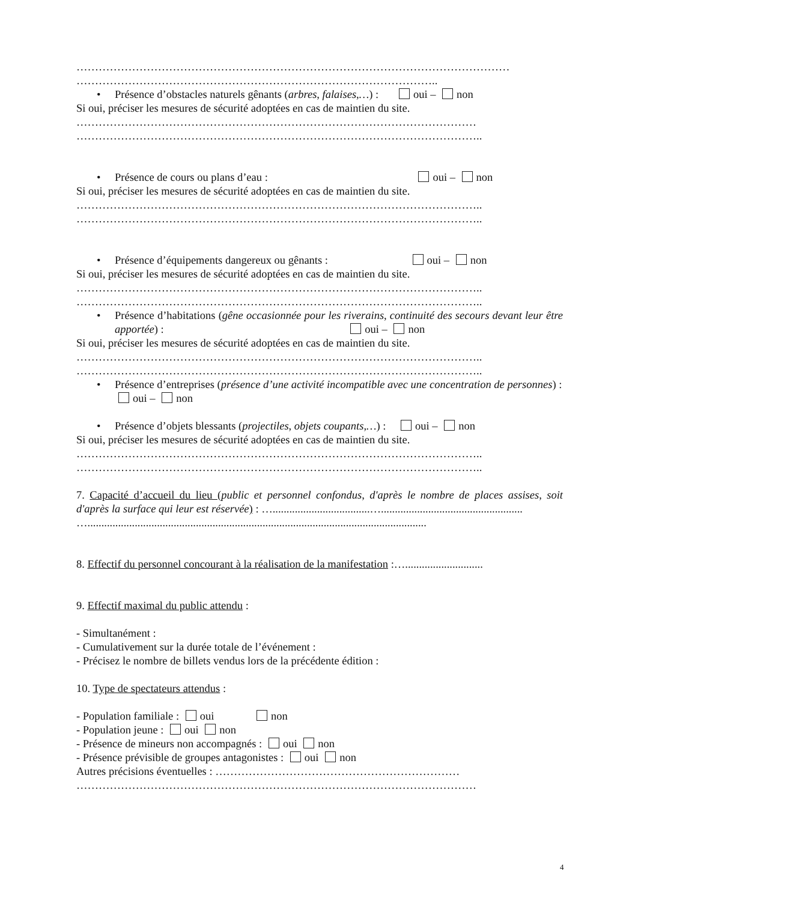………………………………………………………………………………………………………
……………………………………………………………………………………..
• Présence d’obstacles naturels gênants (arbres, falaises,…) : oui – non
Si oui, préciser les mesures de sécurité adoptées en cas de maintien du site.
………………………………………………………………………………………………
………………………………………………………………………………………………..
• Présence de cours ou plans d’eau : oui – non
Si oui, préciser les mesures de sécurité adoptées en cas de maintien du site.
………………………………………………………………………………………………..
………………………………………………………………………………………………..
• Présence d’équipements dangereux ou gênants : oui – non
Si oui, préciser les mesures de sécurité adoptées en cas de maintien du site.
………………………………………………………………………………………………..
………………………………………………………………………………………………..
• Présence d’habitations (gêne occasionnée pour les riverains, continuité des secours devant leur être apportée) : oui – non
Si oui, préciser les mesures de sécurité adoptées en cas de maintien du site.
………………………………………………………………………………………………..
………………………………………………………………………………………………..
• Présence d’entreprises (présence d’une activité incompatible avec une concentration de personnes) : oui – non
• Présence d’objets blessants (projectiles, objets coupants,…) : oui – non
Si oui, préciser les mesures de sécurité adoptées en cas de maintien du site.
………………………………………………………………………………………………..
………………………………………………………………………………………………..
7. Capacité d’accueil du lieu (public et personnel confondus, d'après le nombre de places assises, soit d'après la surface qui leur est réservée) : …...................................…...................................................
…..........................................................................................................................
8. Effectif du personnel concourant à la réalisation de la manifestation :…............................
9. Effectif maximal du public attendu :
- Simultanément :
- Cumulativement sur la durée totale de l’événement :
- Précisez le nombre de billets vendus lors de la précédente édition :
10. Type de spectateurs attendus :
- Population familiale : oui non
- Population jeune : oui non
- Présence de mineurs non accompagnés : oui non
- Présence prévisible de groupes antagonistes : oui non
Autres précisions éventuelles : …………………………………………………………
………………………………………………………………………………………………
4